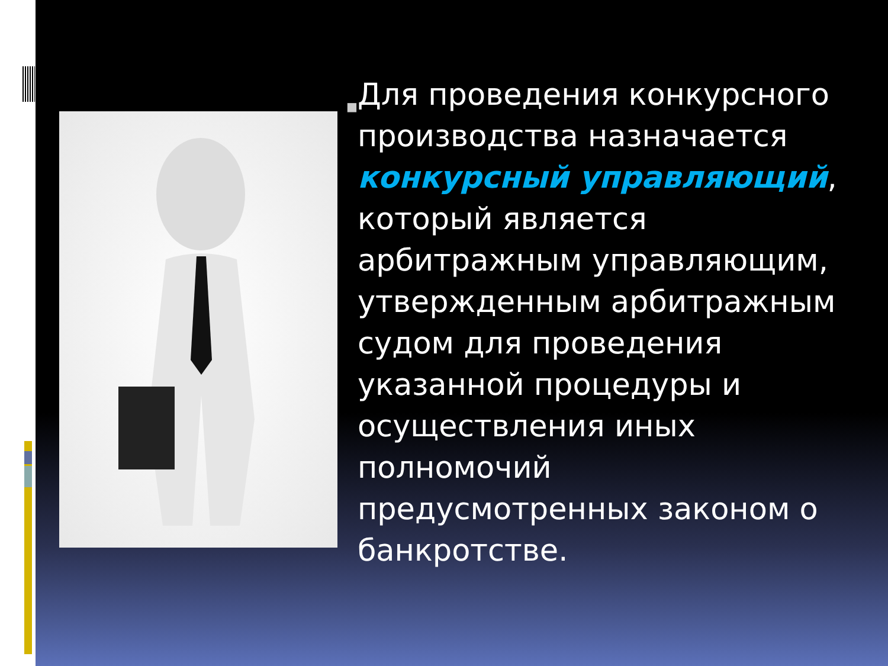■
Для проведения конкурсного производства назначается конкурсный управляющий, который является арбитражным управляющим, утвержденным арбитражным судом для проведения указанной процедуры и осуществления иных полномочий предусмотренных законом о банкротстве.